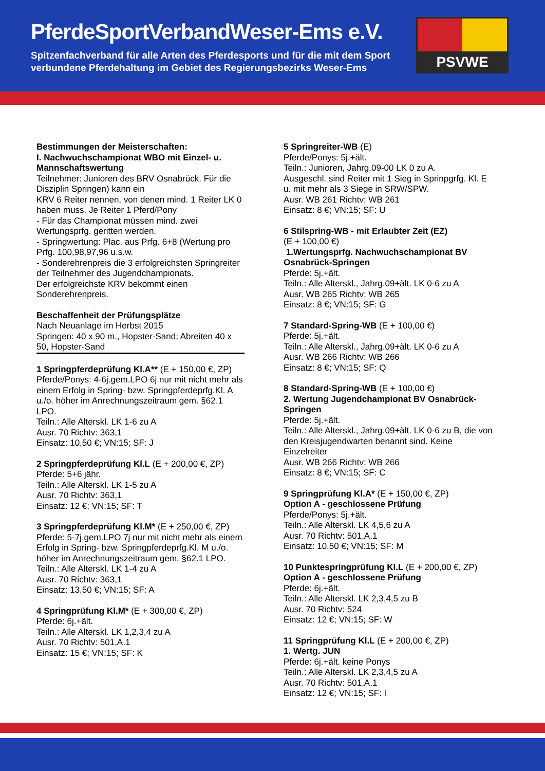PferdeSportVerbandWeser-Ems e.V.
Spitzenfachverband für alle Arten des Pferdesports und für die mit dem Sport
verbundene Pferdehaltung im Gebiet des Regierungsbezirks Weser-Ems
PSVWE
Bestimmungen der Meisterschaften:
I. Nachwuchschampionat WBO mit Einzel- u. Mannschaftswertung
Teilnehmer: Junioren des BRV Osnabrück. Für die Disziplin Springen) kann ein
KRV 6 Reiter nennen, von denen mind. 1 Reiter LK 0 haben muss. Je Reiter 1 Pferd/Pony
- Für das Championat müssen mind. zwei Wertungsprfg. geritten werden.
- Springwertung: Plac. aus Prfg. 6+8 (Wertung pro Prfg. 100,98,97,96 u.s.w.
- Sonderehrenpreis die 3 erfolgreichsten Springreiter der Teilnehmer des Jugendchampionats.
Der erfolgreichste KRV bekommt einen Sonderehrenpreis.
Beschaffenheit der Prüfungsplätze
Nach Neuanlage im Herbst 2015
Springen: 40 x 90 m., Hopster-Sand; Abreiten 40 x 50, Hopster-Sand
1 Springpferdeprüfung Kl.A** (E + 150,00 €, ZP)
Pferde/Ponys: 4-6j.gem.LPO 6j nur mit nicht mehr als einem Erfolg in Spring- bzw. Springpferdeprfg.Kl. A u./o. höher im Anrechnungszeitraum gem. §62.1 LPO.
Teiln.: Alle Alterskl. LK 1-6 zu A
Ausr. 70 Richtv: 363,1
Einsatz: 10,50 €; VN:15; SF: J
2 Springpferdeprüfung Kl.L (E + 200,00 €, ZP)
Pferde: 5+6 jähr.
Teiln.: Alle Alterskl. LK 1-5 zu A
Ausr. 70 Richtv: 363,1
Einsatz: 12 €; VN:15; SF: T
3 Springpferdeprüfung Kl.M* (E + 250,00 €, ZP)
Pferde: 5-7j.gem.LPO 7j nur mit nicht mehr als einem Erfolg in Spring- bzw. Springpferdeprfg.Kl. M u./o. höher im Anrechnungszeitraum gem. §62.1 LPO.
Teiln.: Alle Alterskl. LK 1-4 zu A
Ausr. 70 Richtv: 363,1
Einsatz: 13,50 €; VN:15; SF: A
4 Springprüfung Kl.M* (E + 300,00 €, ZP)
Pferde: 6j.+ält.
Teiln.: Alle Alterskl. LK 1,2,3,4 zu A
Ausr. 70 Richtv: 501,A.1
Einsatz: 15 €; VN:15; SF: K
5 Springreiter-WB (E)
Pferde/Ponys: 5j.+ält.
Teiln.: Junioren, Jahrg.09-00 LK 0 zu A.
Ausgeschl. sind Reiter mit 1 Sieg in Sprinpgrfg. Kl. E u. mit mehr als 3 Siege in SRW/SPW.
Ausr. WB 261 Richtv: WB 261
Einsatz: 8 €; VN:15; SF: U
6 Stilspring-WB - mit Erlaubter Zeit (EZ)
(E + 100,00 €)
1.Wertungsprfg. Nachwuchschampionat BV Osnabrück-Springen
Pferde: 5j.+ält.
Teiln.: Alle Alterskl., Jahrg.09+ält. LK 0-6 zu A
Ausr. WB 265 Richtv: WB 265
Einsatz: 8 €; VN:15; SF: G
7 Standard-Spring-WB (E + 100,00 €)
Pferde: 5j.+ält.
Teiln.: Alle Alterskl., Jahrg.09+ält. LK 0-6 zu A
Ausr. WB 266 Richtv: WB 266
Einsatz: 8 €; VN:15; SF: Q
8 Standard-Spring-WB (E + 100,00 €)
2. Wertung Jugendchampionat BV Osnabrück-Springen
Pferde: 5j.+ält.
Teiln.: Alle Alterskl., Jahrg.09+ält. LK 0-6 zu B, die von den Kreisjugendwarten benannt sind. Keine Einzelreiter
Ausr. WB 266 Richtv: WB 266
Einsatz: 8 €; VN:15; SF: C
9 Springprüfung Kl.A* (E + 150,00 €, ZP)
Option A - geschlossene Prüfung
Pferde/Ponys: 5j.+ält.
Teiln.: Alle Alterskl. LK 4,5,6 zu A
Ausr. 70 Richtv: 501,A.1
Einsatz: 10,50 €; VN:15; SF: M
10 Punktespringprüfung Kl.L (E + 200,00 €, ZP)
Option A - geschlossene Prüfung
Pferde: 6j.+ält.
Teiln.: Alle Alterskl. LK 2,3,4,5 zu B
Ausr. 70 Richtv: 524
Einsatz: 12 €; VN:15; SF: W
11 Springprüfung Kl.L (E + 200,00 €, ZP)
1. Wertg. JUN
Pferde: 6j.+ält. keine Ponys
Teiln.: Alle Alterskl. LK 2,3,4,5 zu A
Ausr. 70 Richtv: 501,A.1
Einsatz: 12 €; VN:15; SF: I